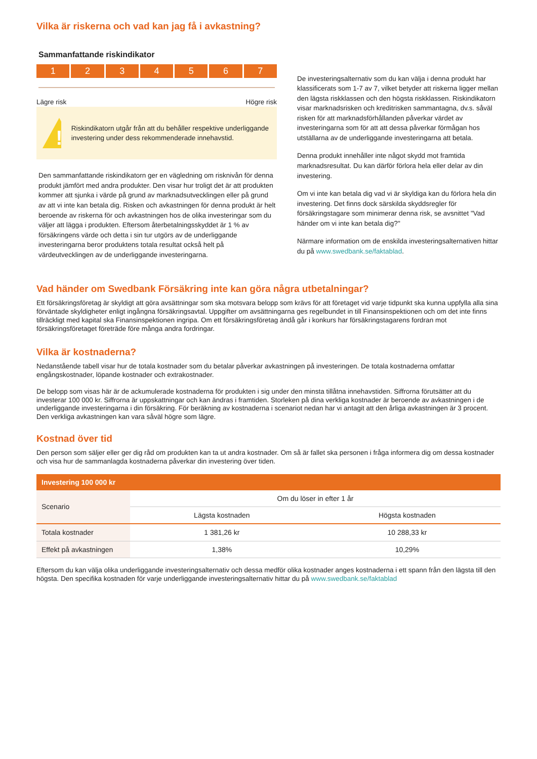Vilka är riskerna och vad kan jag få i avkastning?
Sammanfattande riskindikator
1 2 3 4 5 6 7
Lägre risk Högre risk
!
Riskindikatorn utgår från att du behåller respektive underliggande investering under dess rekommenderade innehavstid.
Den sammanfattande riskindikatorn ger en vägledning om risknivån för denna produkt jämfört med andra produkter. Den visar hur troligt det är att produkten kommer att sjunka i värde på grund av marknadsutvecklingen eller på grund av att vi inte kan betala dig. Risken och avkastningen för denna produkt är helt beroende av riskerna för och avkastningen hos de olika investeringar som du väljer att lägga i produkten. Eftersom återbetalningsskyddet är 1 % av försäkringens värde och detta i sin tur utgörs av de underliggande investeringarna beror produktens totala resultat också helt på värdeutvecklingen av de underliggande investeringarna.
De investeringsalternativ som du kan välja i denna produkt har klassificerats som 1-7 av 7, vilket betyder att riskerna ligger mellan den lägsta riskklassen och den högsta riskklassen. Riskindikatorn visar marknadsrisken och kreditrisken sammantagna, dv.s. såväl risken för att marknadsförhållanden påverkar värdet av investeringarna som för att att dessa påverkar förmågan hos utställarna av de underliggande investeringarna att betala.
Denna produkt innehåller inte något skydd mot framtida marknadsresultat. Du kan därför förlora hela eller delar av din investering.
Om vi inte kan betala dig vad vi är skyldiga kan du förlora hela din investering. Det finns dock särskilda skyddsregler för försäkringstagare som minimerar denna risk, se avsnittet "Vad händer om vi inte kan betala dig?"
Närmare information om de enskilda investeringsalternativen hittar du på www.swedbank.se/faktablad.
Vad händer om Swedbank Försäkring inte kan göra några utbetalningar?
Ett försäkringsföretag är skyldigt att göra avsättningar som ska motsvara belopp som krävs för att företaget vid varje tidpunkt ska kunna uppfylla alla sina förväntade skyldigheter enligt ingångna försäkringsavtal. Uppgifter om avsättningarna ges regelbundet in till Finansinspektionen och om det inte finns tillräckligt med kapital ska Finansinspektionen ingripa. Om ett försäkringsföretag ändå går i konkurs har försäkringstagarens fordran mot försäkringsföretaget företräde före många andra fordringar.
Vilka är kostnaderna?
Nedanstående tabell visar hur de totala kostnader som du betalar påverkar avkastningen på investeringen. De totala kostnaderna omfattar engångskostnader, löpande kostnader och extrakostnader.
De belopp som visas här är de ackumulerade kostnaderna för produkten i sig under den minsta tillåtna innehavstiden. Siffrorna förutsätter att du investerar 100 000 kr. Siffrorna är uppskattningar och kan ändras i framtiden. Storleken på dina verkliga kostnader är beroende av avkastningen i de underliggande investeringarna i din försäkring. För beräkning av kostnaderna i scenariot nedan har vi antagit att den årliga avkastningen är 3 procent. Den verkliga avkastningen kan vara såväl högre som lägre.
Kostnad över tid
Den person som säljer eller ger dig råd om produkten kan ta ut andra kostnader. Om så är fallet ska personen i fråga informera dig om dessa kostnader och visa hur de sammanlagda kostnaderna påverkar din investering över tiden.
| Investering 100 000 kr | | |
| --- | --- | --- |
| Scenario | Om du löser in efter 1 år | |
| | Lägsta kostnaden | Högsta kostnaden |
| Totala kostnader | 1 381,26 kr | 10 288,33 kr |
| Effekt på avkastningen | 1,38% | 10,29% |
Eftersom du kan välja olika underliggande investeringsalternativ och dessa medför olika kostnader anges kostnaderna i ett spann från den lägsta till den högsta. Den specifika kostnaden för varje underliggande investeringsalternativ hittar du på www.swedbank.se/faktablad